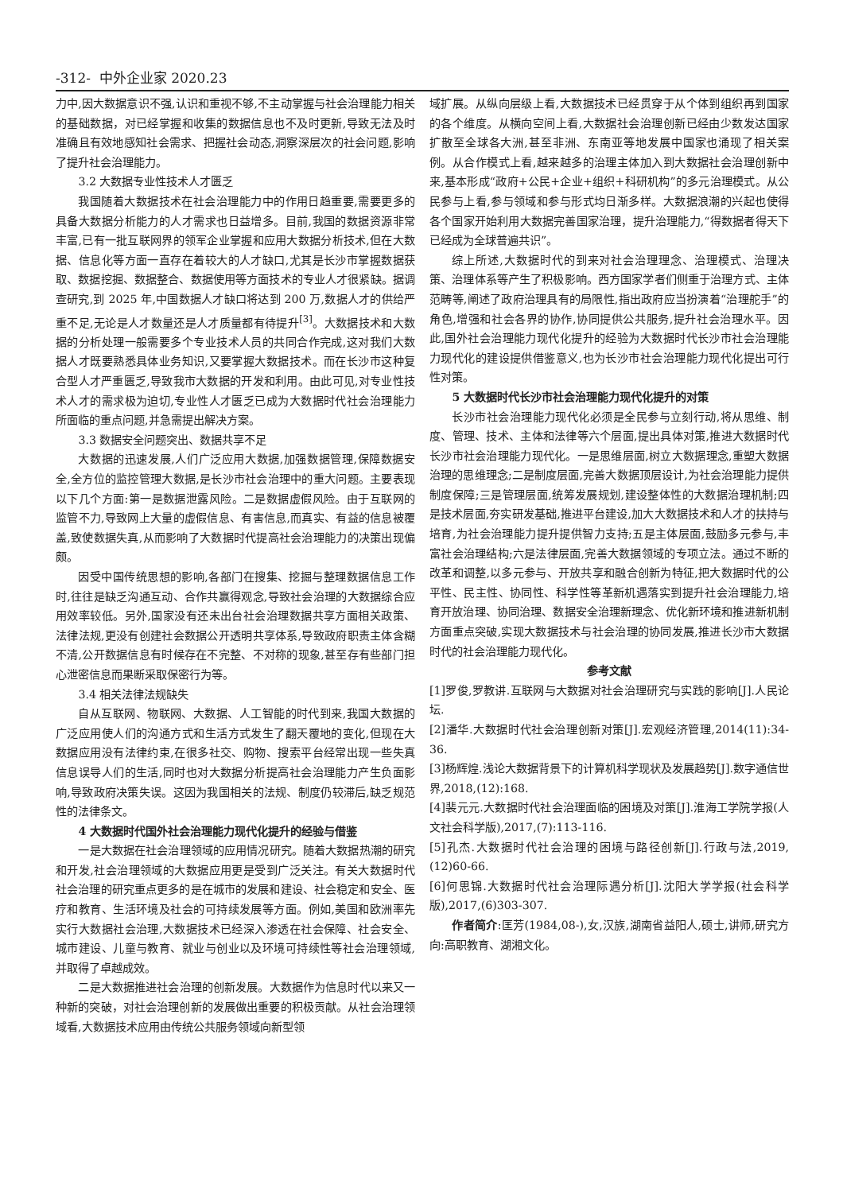-312- 中外企业家 2020.23
力中,因大数据意识不强,认识和重视不够,不主动掌握与社会治理能力相关的基础数据，对已经掌握和收集的数据信息也不及时更新,导致无法及时准确且有效地感知社会需求、把握社会动态,洞察深层次的社会问题,影响了提升社会治理能力。
3.2 大数据专业性技术人才匮乏
我国随着大数据技术在社会治理能力中的作用日趋重要,需要更多的具备大数据分析能力的人才需求也日益增多。目前,我国的数据资源非常丰富,已有一批互联网界的领军企业掌握和应用大数据分析技术,但在大数据、信息化等方面一直存在着较大的人才缺口,尤其是长沙市掌握数据获取、数据挖掘、数据整合、数据使用等方面技术的专业人才很紧缺。据调查研究,到 2025 年,中国数据人才缺口将达到 200 万,数据人才的供给严重不足,无论是人才数量还是人才质量都有待提升<sup>[3]</sup>。大数据技术和大数据的分析处理一般需要多个专业技术人员的共同合作完成,这对我们大数据人才既要熟悉具体业务知识,又要掌握大数据技术。而在长沙市这种复合型人才严重匮乏,导致我市大数据的开发和利用。由此可见,对专业性技术人才的需求极为迫切,专业性人才匮乏已成为大数据时代社会治理能力所面临的重点问题,并急需提出解决方案。
3.3 数据安全问题突出、数据共享不足
大数据的迅速发展,人们广泛应用大数据,加强数据管理,保障数据安全,全方位的监控管理大数据,是长沙市社会治理中的重大问题。主要表现以下几个方面:第一是数据泄露风险。二是数据虚假风险。由于互联网的监管不力,导致网上大量的虚假信息、有害信息,而真实、有益的信息被覆盖,致使数据失真,从而影响了大数据时代提高社会治理能力的决策出现偏颇。
因受中国传统思想的影响,各部门在搜集、挖掘与整理数据信息工作时,往往是缺乏沟通互动、合作共赢得观念,导致社会治理的大数据综合应用效率较低。另外,国家没有还未出台社会治理数据共享方面相关政策、法律法规,更没有创建社会数据公开透明共享体系,导致政府职责主体含糊不清,公开数据信息有时候存在不完整、不对称的现象,甚至存有些部门担心泄密信息而果断采取保密行为等。
3.4 相关法律法规缺失
自从互联网、物联网、大数据、人工智能的时代到来,我国大数据的广泛应用使人们的沟通方式和生活方式发生了翻天覆地的变化,但现在大数据应用没有法律约束,在很多社交、购物、搜索平台经常出现一些失真信息误导人们的生活,同时也对大数据分析提高社会治理能力产生负面影响,导致政府决策失误。这因为我国相关的法规、制度仍较滞后,缺乏规范性的法律条文。
4 大数据时代国外社会治理能力现代化提升的经验与借鉴
一是大数据在社会治理领域的应用情况研究。随着大数据热潮的研究和开发,社会治理领域的大数据应用更是受到广泛关注。有关大数据时代社会治理的研究重点更多的是在城市的发展和建设、社会稳定和安全、医疗和教育、生活环境及社会的可持续发展等方面。例如,美国和欧洲率先实行大数据社会治理,大数据技术已经深入渗透在社会保障、社会安全、城市建设、儿童与教育、就业与创业以及环境可持续性等社会治理领域,并取得了卓越成效。
二是大数据推进社会治理的创新发展。大数据作为信息时代以来又一种新的突破，对社会治理创新的发展做出重要的积极贡献。从社会治理领域看,大数据技术应用由传统公共服务领域向新型领
域扩展。从纵向层级上看,大数据技术已经贯穿于从个体到组织再到国家的各个维度。从横向空间上看,大数据社会治理创新已经由少数发达国家扩散至全球各大洲,甚至非洲、东南亚等地发展中国家也涌现了相关案例。从合作模式上看,越来越多的治理主体加入到大数据社会治理创新中来,基本形成“政府+公民+企业+组织+科研机构”的多元治理模式。从公民参与上看,参与领域和参与形式均日渐多样。大数据浪潮的兴起也使得各个国家开始利用大数据完善国家治理，提升治理能力,“得数据者得天下已经成为全球普遍共识”。
综上所述,大数据时代的到来对社会治理理念、治理模式、治理决策、治理体系等产生了积极影响。西方国家学者们侧重于治理方式、主体范畴等,阐述了政府治理具有的局限性,指出政府应当扮演着“治理舵手”的角色,增强和社会各界的协作,协同提供公共服务,提升社会治理水平。因此,国外社会治理能力现代化提升的经验为大数据时代长沙市社会治理能力现代化的建设提供借鉴意义,也为长沙市社会治理能力现代化提出可行性对策。
5 大数据时代长沙市社会治理能力现代化提升的对策
长沙市社会治理能力现代化必须是全民参与立刻行动,将从思维、制度、管理、技术、主体和法律等六个层面,提出具体对策,推进大数据时代长沙市社会治理能力现代化。一是思维层面,树立大数据理念,重塑大数据治理的思维理念;二是制度层面,完善大数据顶层设计,为社会治理能力提供制度保障;三是管理层面,统筹发展规划,建设整体性的大数据治理机制;四是技术层面,夯实研发基础,推进平台建设,加大大数据技术和人才的扶持与培育,为社会治理能力提升提供智力支持;五是主体层面,鼓励多元参与,丰富社会治理结构;六是法律层面,完善大数据领域的专项立法。通过不断的改革和调整,以多元参与、开放共享和融合创新为特征,把大数据时代的公平性、民主性、协同性、科学性等革新机遇落实到提升社会治理能力,培育开放治理、协同治理、数据安全治理新理念、优化新环境和推进新机制方面重点突破,实现大数据技术与社会治理的协同发展,推进长沙市大数据时代的社会治理能力现代化。
参考文献
[1]罗俊,罗教讲.互联网与大数据对社会治理研究与实践的影响[J].人民论坛.
[2]潘华.大数据时代社会治理创新对策[J].宏观经济管理,2014(11):34-36.
[3]杨辉煌.浅论大数据背景下的计算机科学现状及发展趋势[J].数字通信世界,2018,(12):168.
[4]裴元元.大数据时代社会治理面临的困境及对策[J].淮海工学院学报(人文社会科学版),2017,(7):113-116.
[5]孔杰.大数据时代社会治理的困境与路径创新[J].行政与法,2019,(12)60-66.
[6]何思锦.大数据时代社会治理际遇分析[J].沈阳大学学报(社会科学版),2017,(6)303-307.
作者简介:匡芳(1984,08-),女,汉族,湖南省益阳人,硕士,讲师,研究方向:高职教育、湖湘文化。